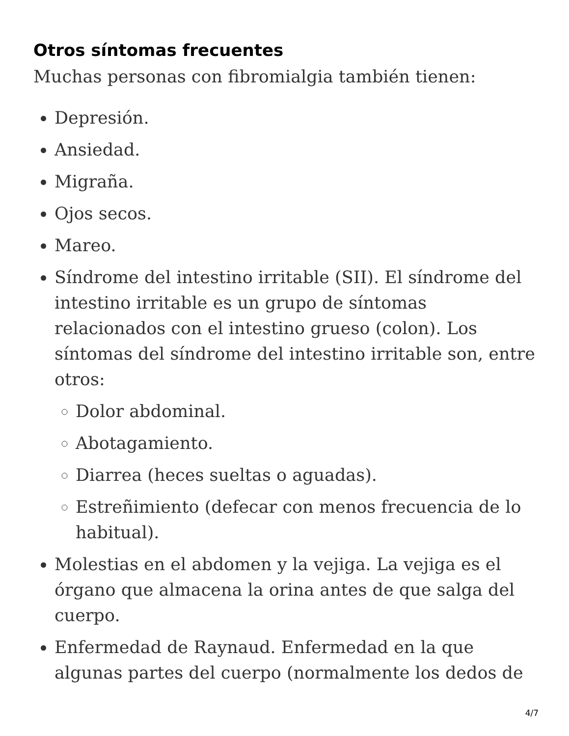Otros síntomas frecuentes
Muchas personas con fibromialgia también tienen:
Depresión.
Ansiedad.
Migraña.
Ojos secos.
Mareo.
Síndrome del intestino irritable (SII). El síndrome del intestino irritable es un grupo de síntomas relacionados con el intestino grueso (colon). Los síntomas del síndrome del intestino irritable son, entre otros:
Dolor abdominal.
Abotagamiento.
Diarrea (heces sueltas o aguadas).
Estreñimiento (defecar con menos frecuencia de lo habitual).
Molestias en el abdomen y la vejiga. La vejiga es el órgano que almacena la orina antes de que salga del cuerpo.
Enfermedad de Raynaud. Enfermedad en la que algunas partes del cuerpo (normalmente los dedos de
4/7